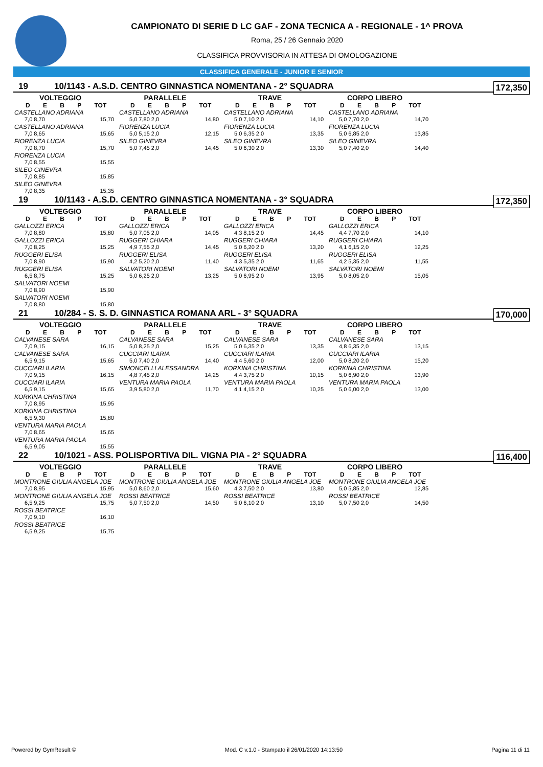CAMPIONATO DI SERIE D LC GAF - ZONA TECNICA A - REGIONALE - 1^ PROVA
Roma, 25 / 26 Gennaio 2020
CLASSIFICA PROVVISORIA IN ATTESA DI OMOLOGAZIONE
CLASSIFICA GENERALE - JUNIOR E SENIOR
19 10/1143 - A.S.D. CENTRO GINNASTICA NOMENTANA - 2° SQUADRA 172,350
| VOLTEGGIO D E B P TOT CASTELLANO ADRIANA 7,0 8,70 15,70 CASTELLANO ADRIANA 7,0 8,65 15,65 FIORENZA LUCIA 7,0 8,70 15,70 FIORENZA LUCIA 7,0 8,55 15,55 SILEO GINEVRA 7,0 8,85 15,85 SILEO GINEVRA 7,0 8,35 15,35 | PARALLELE D E B P TOT CASTELLANO ADRIANA 5,0 7,80 2,0 14,80 FIORENZA LUCIA 5,0 5,15 2,0 12,15 SILEO GINEVRA 5,0 7,45 2,0 14,45 | TRAVE D E B P TOT CASTELLANO ADRIANA 5,0 7,10 2,0 14,10 FIORENZA LUCIA 5,0 6,35 2,0 13,35 SILEO GINEVRA 5,0 6,30 2,0 13,30 | CORPO LIBERO D E B P TOT CASTELLANO ADRIANA 5,0 7,70 2,0 14,70 FIORENZA LUCIA 5,0 6,85 2,0 13,85 SILEO GINEVRA 5,0 7,40 2,0 14,40 |
19 10/1143 - A.S.D. CENTRO GINNASTICA NOMENTANA - 3° SQUADRA 172,350
| VOLTEGGIO D E B P TOT GALLOZZI ERICA 7,0 8,80 15,80 GALLOZZI ERICA 7,0 8,25 15,25 RUGGERI ELISA 7,0 8,90 15,90 RUGGERI ELISA 6,5 8,75 15,25 SALVATORI NOEMI 7,0 8,90 15,90 SALVATORI NOEMI 7,0 8,80 15,80 | PARALLELE D E B P TOT GALLOZZI ERICA 5,0 7,05 2,0 14,05 RUGGERI CHIARA 4,9 7,55 2,0 14,45 RUGGERI ELISA 4,2 5,20 2,0 11,40 SALVATORI NOEMI 5,0 6,25 2,0 13,25 | TRAVE D E B P TOT GALLOZZI ERICA 4,3 8,15 2,0 14,45 RUGGERI CHIARA 5,0 6,20 2,0 13,20 RUGGERI ELISA 4,3 5,35 2,0 11,65 SALVATORI NOEMI 5,0 6,95 2,0 13,95 | CORPO LIBERO D E B P TOT GALLOZZI ERICA 4,4 7,70 2,0 14,10 RUGGERI CHIARA 4,1 6,15 2,0 12,25 RUGGERI ELISA 4,2 5,35 2,0 11,55 SALVATORI NOEMI 5,0 8,05 2,0 15,05 |
21 10/284 - S. S. D. GINNASTICA ROMANA ARL - 3° SQUADRA 170,000
| VOLTEGGIO D E B P TOT CALVANESE SARA 7,0 9,15 16,15 CALVANESE SARA 6,5 9,15 15,65 CUCCIARI ILARIA 7,0 9,15 16,15 CUCCIARI ILARIA 6,5 9,15 15,65 KORKINA CHRISTINA 7,0 8,95 15,95 KORKINA CHRISTINA 6,5 9,30 15,80 VENTURA MARIA PAOLA 7,0 8,65 15,65 VENTURA MARIA PAOLA 6,5 9,05 15,55 | PARALLELE D E B P TOT CALVANESE SARA 5,0 8,25 2,0 15,25 CUCCIARI ILARIA 5,0 7,40 2,0 14,40 SIMONCELLI ALESSANDRA 4,8 7,45 2,0 14,25 VENTURA MARIA PAOLA 3,9 5,80 2,0 11,70 | TRAVE D E B P TOT CALVANESE SARA 5,0 6,35 2,0 13,35 CUCCIARI ILARIA 4,4 5,60 2,0 12,00 KORKINA CHRISTINA 4,4 3,75 2,0 10,15 VENTURA MARIA PAOLA 4,1 4,15 2,0 10,25 | CORPO LIBERO D E B P TOT CALVANESE SARA 4,8 6,35 2,0 13,15 CUCCIARI ILARIA 5,0 8,20 2,0 15,20 KORKINA CHRISTINA 5,0 6,90 2,0 13,90 VENTURA MARIA PAOLA 5,0 6,00 2,0 13,00 |
22 10/1021 - ASS. POLISPORTIVA DIL. VIGNA PIA - 2° SQUADRA 116,400
| VOLTEGGIO D E B P TOT MONTRONE GIULIA ANGELA JOE 7,0 8,95 15,95 MONTRONE GIULIA ANGELA JOE 6,5 9,25 15,75 ROSSI BEATRICE 7,0 9,10 16,10 ROSSI BEATRICE 6,5 9,25 15,75 | PARALLELE D E B P TOT MONTRONE GIULIA ANGELA JOE 5,0 8,60 2,0 15,60 ROSSI BEATRICE 5,0 7,50 2,0 14,50 | TRAVE D E B P TOT MONTRONE GIULIA ANGELA JOE 4,3 7,50 2,0 13,80 ROSSI BEATRICE 5,0 6,10 2,0 13,10 | CORPO LIBERO D E B P TOT MONTRONE GIULIA ANGELA JOE 5,0 5,85 2,0 12,85 ROSSI BEATRICE 5,0 7,50 2,0 14,50 |
Powered by GymResult © Mod. C v.1.0 - Stampato il 26/01/2020 14:13:50 Pagina 11 di 11